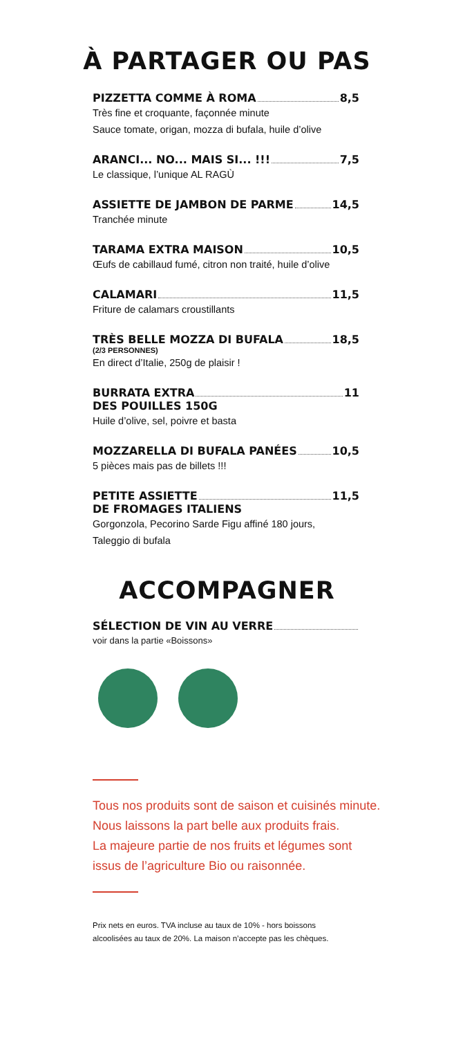À PARTAGER OU PAS
PIZZETTA COMME À ROMA 8,5
Très fine et croquante, façonnée minute
Sauce tomate, origan, mozza di bufala, huile d’olive
ARANCI... NO... MAIS SI... !!! 7,5
Le classique, l’unique AL RAGÙ
ASSIETTE DE JAMBON DE PARME 14,5
Tranchée minute
TARAMA EXTRA MAISON 10,5
Œufs de cabillaud fumé, citron non traité, huile d’olive
CALAMARI 11,5
Friture de calamars croustillants
TRÈS BELLE MOZZA DI BUFALA 18,5
(2/3 PERSONNES)
En direct d’Italie, 250g de plaisir !
BURRATA EXTRA 11
DES POUILLES 150G
Huile d’olive, sel, poivre et basta
MOZZARELLA DI BUFALA PANÉES 10,5
5 pièces mais pas de billets !!!
PETITE ASSIETTE 11,5
DE FROMAGES ITALIENS
Gorgonzola, Pecorino Sarde Figu affiné 180 jours,
Taleggio di bufala
ACCOMPAGNER
SÉLECTION DE VIN AU VERRE
voir dans la partie «Boissons»
Tous nos produits sont de saison et cuisinés minute.
Nous laissons la part belle aux produits frais.
La majeure partie de nos fruits et légumes sont issus de l’agriculture Bio ou raisonnée.
Prix nets en euros. TVA incluse au taux de 10% - hors boissons alcoolisées au taux de 20%. La maison n’accepte pas les chèques.